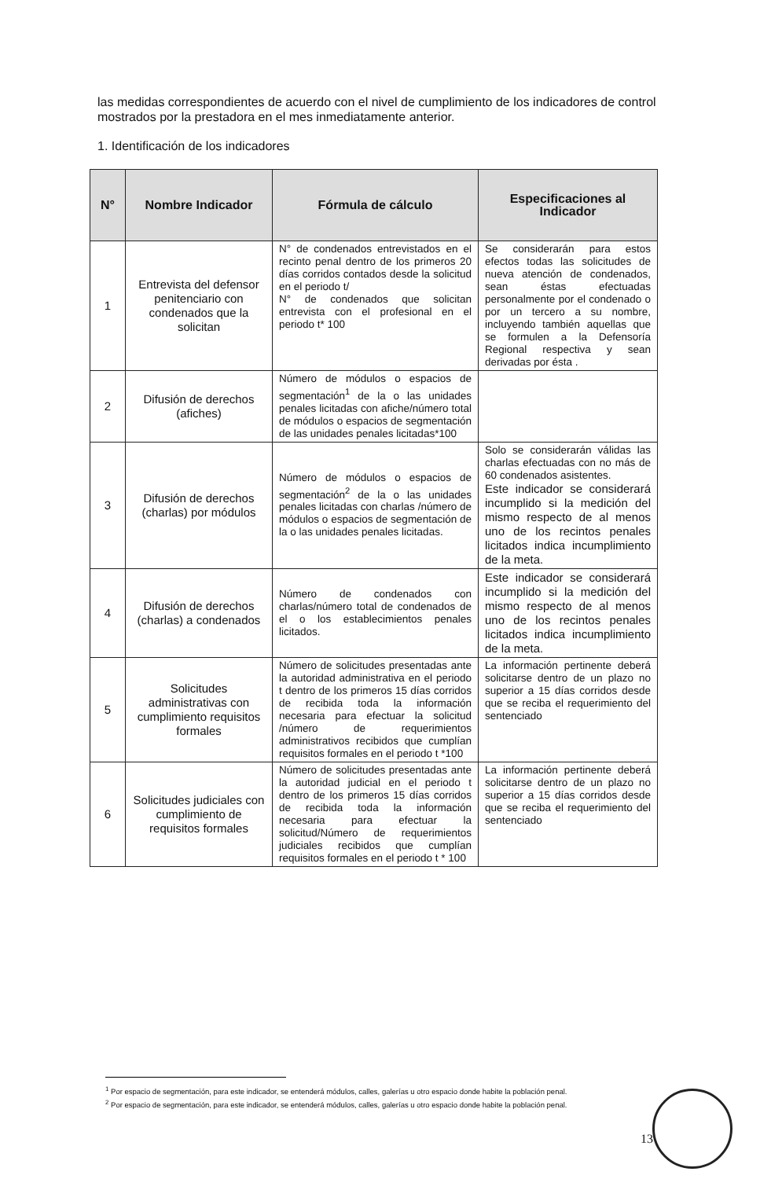las medidas correspondientes de acuerdo con el nivel de cumplimiento de los indicadores de control mostrados por la prestadora en el mes inmediatamente anterior.
1. Identificación de los indicadores
| N° | Nombre Indicador | Fórmula de cálculo | Especificaciones al Indicador |
| --- | --- | --- | --- |
| 1 | Entrevista del defensor penitenciario con condenados que la solicitan | N° de condenados entrevistados en el recinto penal dentro de los primeros 20 días corridos contados desde la solicitud en el periodo t/ N° de condenados que solicitan entrevista con el profesional en el periodo t* 100 | Se considerarán para estos efectos todas las solicitudes de nueva atención de condenados, sean éstas efectuadas personalmente por el condenado o por un tercero a su nombre, incluyendo también aquellas que se formulen a la Defensoría Regional respectiva y sean derivadas por ésta . |
| 2 | Difusión de derechos (afiches) | Número de módulos o espacios de segmentación<sup>1</sup> de la o las unidades penales licitadas con afiche/número total de módulos o espacios de segmentación de las unidades penales licitadas*100 | |
| 3 | Difusión de derechos (charlas) por módulos | Número de módulos o espacios de segmentación<sup>2</sup> de la o las unidades penales licitadas con charlas /número de módulos o espacios de segmentación de la o las unidades penales licitadas. | Solo se considerarán válidas las charlas efectuadas con no más de 60 condenados asistentes. Este indicador se considerará incumplido si la medición del mismo respecto de al menos uno de los recintos penales licitados indica incumplimiento de la meta. |
| 4 | Difusión de derechos (charlas) a condenados | Número de condenados con charlas/número total de condenados de el o los establecimientos penales licitados. | Este indicador se considerará incumplido si la medición del mismo respecto de al menos uno de los recintos penales licitados indica incumplimiento de la meta. |
| 5 | Solicitudes administrativas con cumplimiento requisitos formales | Número de solicitudes presentadas ante la autoridad administrativa en el periodo t dentro de los primeros 15 días corridos de recibida toda la información necesaria para efectuar la solicitud /número de requerimientos administrativos recibidos que cumplían requisitos formales en el periodo t *100 | La información pertinente deberá solicitarse dentro de un plazo no superior a 15 días corridos desde que se reciba el requerimiento del sentenciado |
| 6 | Solicitudes judiciales con cumplimiento de requisitos formales | Número de solicitudes presentadas ante la autoridad judicial en el periodo t dentro de los primeros 15 días corridos de recibida toda la información necesaria para efectuar la solicitud/Número de requerimientos judiciales recibidos que cumplían requisitos formales en el periodo t * 100 | La información pertinente deberá solicitarse dentro de un plazo no superior a 15 días corridos desde que se reciba el requerimiento del sentenciado |
<sup>1</sup> Por espacio de segmentación, para este indicador, se entenderá módulos, calles, galerías u otro espacio donde habite la población penal.
<sup>2</sup> Por espacio de segmentación, para este indicador, se entenderá módulos, calles, galerías u otro espacio donde habite la población penal.
13